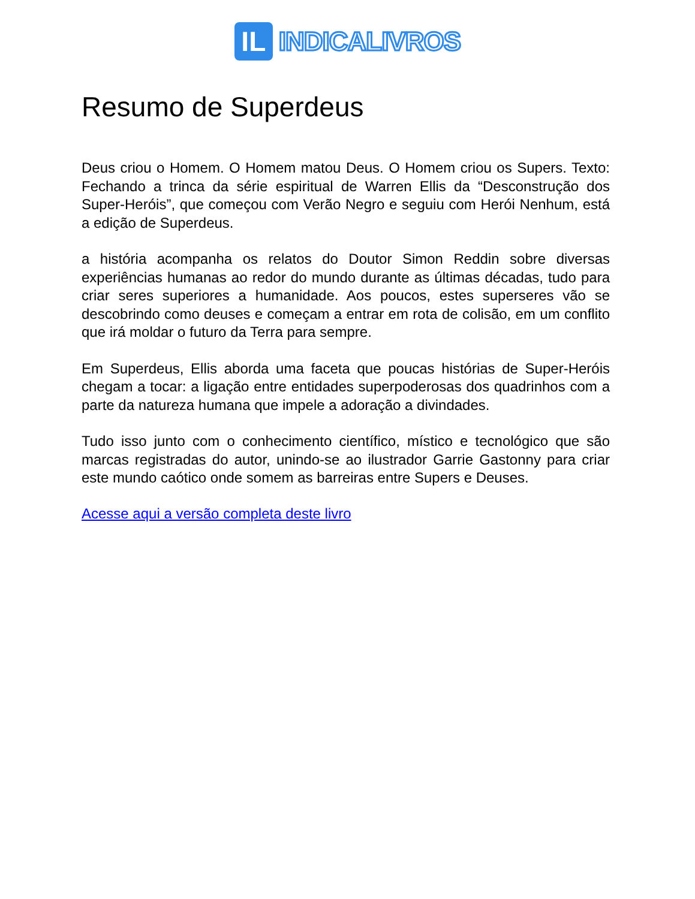IL
INDICALIVROS
Resumo de Superdeus
Deus criou o Homem. O Homem matou Deus. O Homem criou os Supers. Texto: Fechando a trinca da série espiritual de Warren Ellis da “Desconstrução dos Super-Heróis”, que começou com Verão Negro e seguiu com Herói Nenhum, está a edição de Superdeus.
a história acompanha os relatos do Doutor Simon Reddin sobre diversas experiências humanas ao redor do mundo durante as últimas décadas, tudo para criar seres superiores a humanidade. Aos poucos, estes superseres vão se descobrindo como deuses e começam a entrar em rota de colisão, em um conflito que irá moldar o futuro da Terra para sempre.
Em Superdeus, Ellis aborda uma faceta que poucas histórias de Super-Heróis chegam a tocar: a ligação entre entidades superpoderosas dos quadrinhos com a parte da natureza humana que impele a adoração a divindades.
Tudo isso junto com o conhecimento científico, místico e tecnológico que são marcas registradas do autor, unindo-se ao ilustrador Garrie Gastonny para criar este mundo caótico onde somem as barreiras entre Supers e Deuses.
Acesse aqui a versão completa deste livro